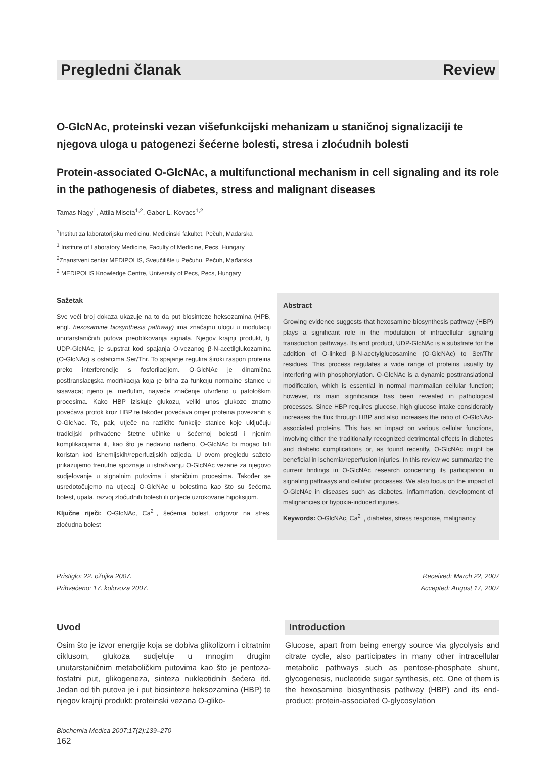Pregledni članak Review
O-GlcNAc, proteinski vezan višefunkcijski mehanizam u staničnoj signalizaciji te njegova uloga u patogenezi šećerne bolesti, stresa i zloćudnih bolesti
Protein-associated O-GlcNAc, a multifunctional mechanism in cell signaling and its role in the pathogenesis of diabetes, stress and malignant diseases
Tamas Nagy<sup>1</sup>, Attila Miseta<sup>1,2</sup>, Gabor L. Kovacs<sup>1,2</sup>
<sup>1</sup> Institut za laboratorijsku medicinu, Medicinski fakultet, Pečuh, Mađarska
<sup>1</sup> Institute of Laboratory Medicine, Faculty of Medicine, Pecs, Hungary
<sup>2</sup> Znanstveni centar MEDIPOLIS, Sveučilište u Pečuhu, Pečuh, Mađarska
<sup>2</sup> MEDIPOLIS Knowledge Centre, University of Pecs, Pecs, Hungary
Sažetak
Sve veći broj dokaza ukazuje na to da put biosinteze heksozamina (HPB, engl. hexosamine biosynthesis pathway) ima značajnu ulogu u modulaciji unutarstaničnih putova preoblikovanja signala. Njegov krajnji produkt, tj. UDP-GlcNAc, je supstrat kod spajanja O-vezanog β-N-acetilglukozamina (O-GlcNAc) s ostatcima Ser/Thr. To spajanje regulira široki raspon proteina preko interferencije s fosforilacijom. O-GlcNAc je dinamična posttranslacijska modifikacija koja je bitna za funkciju normalne stanice u sisavaca; njeno je, međutim, najveće značenje utvrđeno u patološkim procesima. Kako HBP iziskuje glukozu, veliki unos glukoze znatno povećava protok kroz HBP te također povećava omjer proteina povezanih s O-GlcNac. To, pak, utječe na različite funkcije stanice koje uključuju tradicijski prihvaćene štetne učinke u šećernoj bolesti i njenim komplikacijama ili, kao što je nedavno nađeno, O-GlcNAc bi mogao biti koristan kod ishemijskih/reperfuzijskih ozljeda. U ovom pregledu sažeto prikazujemo trenutne spoznaje u istraživanju O-GlcNAc vezane za njegovo sudjelovanje u signalnim putovima i staničnim procesima. Također se usredotočujemo na utjecaj O-GlcNAc u bolestima kao što su šećerna bolest, upala, razvoj zloćudnih bolesti ili ozljede uzrokovane hipoksijom.
Ključne riječi: O-GlcNAc, Ca<sup>2+</sup>, šećerna bolest, odgovor na stres, zloćudna bolest
Abstract
Growing evidence suggests that hexosamine biosynthesis pathway (HBP) plays a significant role in the modulation of intracellular signaling transduction pathways. Its end product, UDP-GlcNAc is a substrate for the addition of O-linked β-N-acetylglucosamine (O-GlcNAc) to Ser/Thr residues. This process regulates a wide range of proteins usually by interfering with phosphorylation. O-GlcNAc is a dynamic posttranslational modification, which is essential in normal mammalian cellular function; however, its main significance has been revealed in pathological processes. Since HBP requires glucose, high glucose intake considerably increases the flux through HBP and also increases the ratio of O-GlcNAc-associated proteins. This has an impact on various cellular functions, involving either the traditionally recognized detrimental effects in diabetes and diabetic complications or, as found recently, O-GlcNAc might be beneficial in ischemia/reperfusion injuries. In this review we summarize the current findings in O-GlcNAc research concerning its participation in signaling pathways and cellular processes. We also focus on the impact of O-GlcNAc in diseases such as diabetes, inflammation, development of malignancies or hypoxia-induced injuries.
Keywords: O-GlcNAc, Ca<sup>2+</sup>, diabetes, stress response, malignancy
Pristiglo: 22. ožujka 2007. Received: March 22, 2007
Prihvaćeno: 17. kolovoza 2007. Accepted: August 17, 2007
Uvod
Osim što je izvor energije koja se dobiva glikolizom i citratnim ciklusom, glukoza sudjeluje u mnogim drugim unutarstaničnim metaboličkim putovima kao što je pentoza-fosfatni put, glikogeneza, sinteza nukleotidnih šećera itd. Jedan od tih putova je i put biosinteze heksozamina (HBP) te njegov krajnji produkt: proteinski vezana O-gliko-
Introduction
Glucose, apart from being energy source via glycolysis and citrate cycle, also participates in many other intracellular metabolic pathways such as pentose-phosphate shunt, glycogenesis, nucleotide sugar synthesis, etc. One of them is the hexosamine biosynthesis pathway (HBP) and its end-product: protein-associated O-glycosylation
Biochemia Medica 2007;17(2):139–270
162